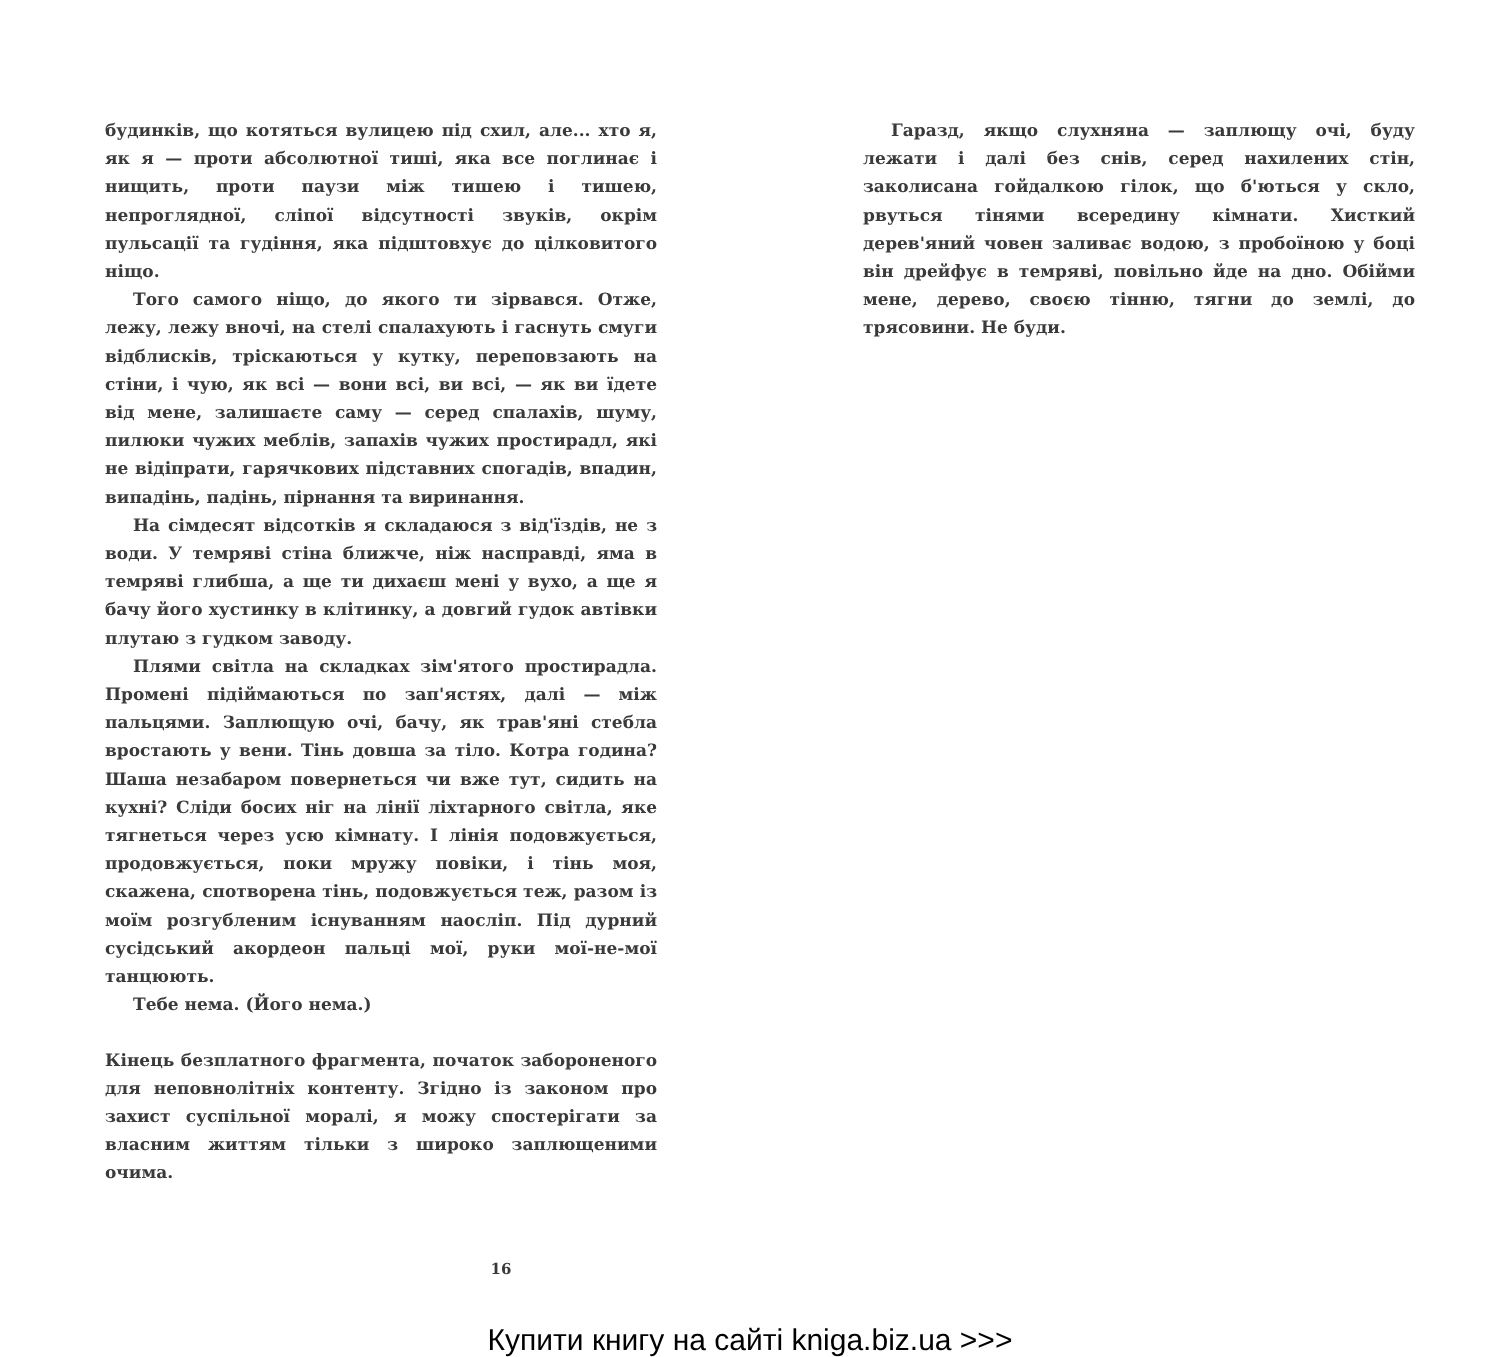будинків, що котяться вулицею під схил, але... хто я, як я — проти абсолютної тиші, яка все поглинає і нищить, проти паузи між тишею і тишею, непроглядної, сліпої відсутності звуків, окрім пульсації та гудіння, яка підштовхує до цілковитого ніщо.
Того самого ніщо, до якого ти зірвався. Отже, лежу, лежу вночі, на стелі спалахують і гаснуть смуги відблисків, тріскаються у кутку, переповзають на стіни, і чую, як всі — вони всі, ви всі, — як ви їдете від мене, залишаєте саму — серед спалахів, шуму, пилюки чужих меблів, запахів чужих простирадл, які не відіпрати, гарячкових підставних спогадів, впадин, випадінь, падінь, пірнання та виринання.
На сімдесят відсотків я складаюся з від'їздів, не з води. У темряві стіна ближче, ніж насправді, яма в темряві глибша, а ще ти дихаєш мені у вухо, а ще я бачу його хустинку в клітинку, а довгий гудок автівки плутаю з гудком заводу.
Плями світла на складках зім'ятого простирадла. Промені підіймаються по зап'ястях, далі — між пальцями. Заплющую очі, бачу, як трав'яні стебла вростають у вени. Тінь довша за тіло. Котра година? Шаша незабаром повернеться чи вже тут, сидить на кухні? Сліди босих ніг на лінії ліхтарного світла, яке тягнеться через усю кімнату. І лінія подовжується, продовжується, поки мружу повіки, і тінь моя, скажена, спотворена тінь, подовжується теж, разом із моїм розгубленим існуванням наосліп. Під дурний сусідський акордеон пальці мої, руки мої-не-мої танцюють.
Тебе нема. (Його нема.)
Кінець безплатного фрагмента, початок забороненого для неповнолітніх контенту. Згідно із законом про захист суспільної моралі, я можу спостерігати за власним життям тільки з широко заплющеними очима.
16
Гаразд, якщо слухняна — заплющу очі, буду лежати і далі без снів, серед нахилених стін, заколисана гойдалкою гілок, що б'ються у скло, рвуться тінями всередину кімнати. Хисткий дерев'яний човен заливає водою, з пробоїною у боці він дрейфує в темряві, повільно йде на дно. Обійми мене, дерево, своєю тінню, тягни до землі, до трясовини. Не буди.
Купити книгу на сайті kniga.biz.ua >>>